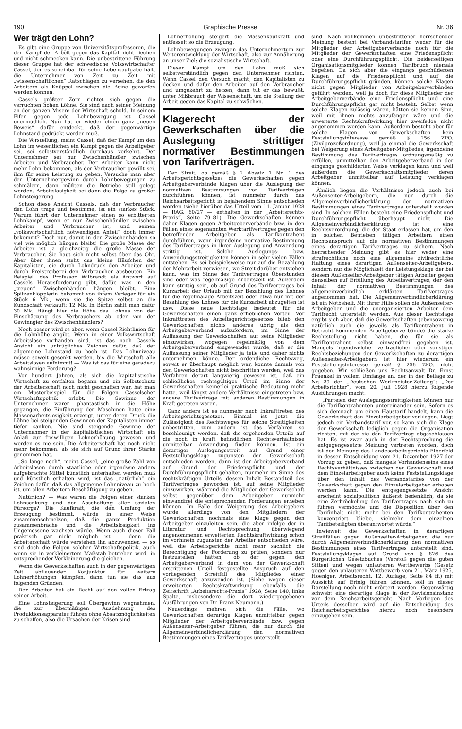190 Graphische Presse Nr. 36
Wer trägt den Lohn?
Es gibt eine Gruppe von Universitätsprofessoren, die den Kampf der Arbeit gegen das Kapital nicht riechen und nicht schmecken kann. Die unbestrittene Führung dieser Gruppe hat der schwedische Volkswirtschafter Cassel, der es scheinbar für seine Lebensaufgabe hält, die Unternehmer von Zeit zu Zeit mit „wissenschaftlichen“ Ratschlägen zu versehen, die den Arbeitern als Knüppel zwischen die Beine geworfen werden können.
Cassels größter Zorn richtet sich gegen die verruchten hohen Löhne. Sie sind nach seiner Meinung an der ganzen Misere der Wirtschaft schuld. In seinem Eifer gegen jede Lohnbewegung ist Cassel unermüdlich. Nun hat er wieder einen ganz „neuen Beweis“ dafür entdeckt, daß der gegenwärtige Lohnstand gedrückt werden muß.
Die Vorstellung, meint Cassel, daß der Kampf um den Lohn im wesentlichen ein Kampf gegen die Arbeitgeber sei, sei selbstverständlich durchaus verkehrt. Der Unternehmer sei nur Zwischenhändler zwischen Arbeiter und Verbraucher. Der Arbeiter kann nicht mehr Lohn bekommen, als der Verbraucher gewillt sei, ihm für seine Leistung zu geben. Versuche man aber den Unternehmergewinn durch Lohnbewegungen zu schmälern, dann müßten die Betriebe still gelegt werden. Arbeitslosigkeit sei dann die Folge zu großer Lohnsteigerung.
Schon diese Ansicht Cassels, daß der Verbraucher den Lohn trage und bestimme, ist ein starkes Stück. Warum führt der Unternehmer einen so erbitterten Lohnkampf, wenn er nur Zwischenhändler zwischen Arbeiter und Verbraucher ist, und seinen „volkswirtschaftlich notwendigen Anteil“ doch immer bekommt? Doch nur, damit in den Zwischenhänden so viel wie möglich hängen bleibt! Die große Masse der Arbeiter ist ja gleichzeitig die große Masse der Verbraucher. Sie haut sich nicht selbst über das Ohr. Aber über ihnen steht das kleine Häufchen der Kapitalisten, die durch Lohndruck den Arbeiter und durch Preistreiberei den Verbraucher ausbeuten. Ein Beispiel, das Professor Wilbrandt als Antwort auf Cassels Herausforderung gibt, dafür, was in den „treuen“ Zwischenhänden hängen bleibt. Eine Spitzenklöpplerin bekommt von ihrem Verleger für ein Stück 6 Mk., wenn sie die Spitze selbst an die Kundschaft verkauft: 12 Mk. In Berlin zahlt man dafür 30 Mk. Hängt hier die Höhe des Lohnes von der Einschätzung des Verbrauchers ab oder von der Gewinngier des Zwischenhändlers?
Noch besser wird es aber, wenn Cassel Richtlinien für die Lohnhöhe angibt. Wenn in einer Volkswirtschaft Arbeitslose vorhanden sind, ist das nach Cassels Ansicht ein untrügliches Zeichen dafür, daß der allgemeine Lohnstand zu hoch ist. Das Lohnniveau müsse soweit gesenkt werden, bis die Wirtschaft alle Arbeitslosen aufnimmt! — Was ist das für eine geradezu wahnsinnige Forderung?
Vor hundert Jahren, als sich die kapitalistische Wirtschaft zu entfalten begann und ein Selbstschutz der Arbeiterschaft noch nicht geschaffen war, hat man ein Musterbeispiel für die Folgen Casselscher Wirtschaftspolitik erlebt. Die Gewinne der Unternehmer waren phantastisch in die Höhe gegangen, die Einführung der Maschinen hatte eine Massenarbeitslosigkeit erzeugt, unter deren Druck die Löhne bei steigenden Gewinnen der Kapitalisten immer tiefer sanken. Nie sind steigende Gewinne der Unternehmer in der kapitalistischen Wirtschaft ein Anlaß zur freiwilligen Lohnerhöhung gewesen und werden es nie sein. Die Arbeiterschaft hat noch nicht mehr bekommen, als sie sich auf Grund ihrer Stärke genommen hat.
„So lange noch“, meint Cassel, „eine große Zahl von Arbeitslosen durch staatliche oder irgendwie anders aufgebrachte Mittel künstlich unterhalten werden muß und künstlich erhalten wird, ist das „natürlich“ ein Zeichen dafür, daß das allgemeine Lohnniveau zu hoch ist, um allen Arbeitern Beschäftigung zu geben.
Natürlich? — Was wären die Folgen einer starken Lohnsenkung und der Abschaffung aller sozialen Fürsorge? Die Kaufkraft, die den Umfang der Erzeugung bestimmt, würde in einer Weise zusammenschmelzen, daß die ganze Produktion zusammenbräche und die Arbeitslosigkeit ins Ungemessene wachsen würde. Wenn auch dieser Fall praktisch gar nicht möglich ist — denn die Arbeiterschaft würde verstehen ihn abzuwenden — so sind doch die Folgen solcher Wirtschaftspolitik, auch wenn sie in verkleinertem Maßstab betrieben wird, in entsprechender Verkleinerung die gleichen.
Wenn die Gewerkschaften auch in der gegenwärtigen Zeit abflauender Konjunktur für weitere Lohnerhöhungen kämpfen, dann tun sie das aus folgenden Gründen:
Der Arbeiter hat ein Recht auf den vollen Ertrag seiner Arbeit.
Eine Lohnsteigerung soll Übergewinn wegnehmen, die zur übermäßigen Ausdehnung des Produktionsapparates führen ohne Absatzmöglichkeiten zu schaffen, also die Ursachen der Krisen sind.
Lohnerhöhung steigert die Massenkaufkraft und entfesselt so die Erzeugung.
Lohnbewegungen zwingen das Unternehmertum zur Weiterentwicklung der Wirtschaft, also zur Annäherung an unser Ziel: die sozialistische Wirtschaft.
Dieser Kampf um den Lohn muß sich selbstverständlich gegen den Unternehmer richten. Wenn Cassel den Versuch macht, den Kapitalisten zu decken und dafür den Arbeiter auf den Verbraucher und umgekehrt zu hetzen, dann tut er das bewußt, unter Mißbrauch der Wissenschaft, um die Stellung der Arbeit gegen das Kapital zu schwächen.
Klagerecht der Gewerkschaften über die Auslegung strittiger normativer Bestimmungen von Tarifverträgen.
Der Streit, ob gemäß § 2 Absatz 1 Nr. 1 des Arbeitsgerichtsgesetzes die Gewerkschaften gegen Arbeitgeberverbände Klagen über die Auslegung der normativen Bestimmungen von Tarifverträgen durchführen können, ist nunmehr durch das Reichsarbeitsgericht in bejahendem Sinne entschieden worden (siehe hierüber das Urteil vom 11. Januar 1928 — RAG. 60/27 — enthalten in der „Arbeitsrechts-Praxis“, Seite 79–81). Die Gewerkschaften können daher Klagen gegen Arbeitgeberverbände bzw. in den Fällen eines sogenannten Werktarifvertrages gegen den betreffenden Arbeitgeber als Tarifkontrahent durchführen, wenn irgendeine normative Bestimmung des Tarifvertrages in ihrer Auslegung und Anwendung strittig ist. Solche Auslegungs- bzw. Anwendungsstreitigkeiten können in sehr vielen Fällen entstehen. Es sei beispielsweise nur auf die Bezahlung der Mehrarbeit verwiesen, wo Streit darüber entstehen kann, was im Sinne des Tarifvertrages Überstunden sind oder was regelmäßige Arbeitszeit ist. Außerdem kann strittig sein, ob auf Grund des Tarifvertrages bei Kurzarbeit der Urlaub mit der Bezahlung des Lohnes für die regelmäßige Arbeitszeit oder etwa nur mit der Bezahlung des Lohnes für die Kurzarbeit abzugelten ist usw. Diese neue Rechtslage bedeutet für die Gewerkschaften einen ganz erheblichen Vorteil. Vor Inkrafttreten des Arbeitsgerichtsgesetzes blieb den Gewerkschaften nichts anderes übrig als den Arbeitgeberverband aufzufordern, im Sinne der Auffassung der Gewerkschaften auf seine Mitglieder einzuwirken, wogegen regelmäßig von dem Arbeitgeberverband eingewendet wurde, daß er die Auffassung seiner Mitglieder ja teile und daher nichts unternehmen könne. Der ordentliche Rechtsweg, soweit er überhaupt möglich war, konnte damals von den Gewerkschaften nicht beschritten werden, weil das Verfahren derart langwierig gewesen ist, daß ein schließliches rechtsgültiges Urteil im Sinne der Gewerkschaften keinerlei praktische Bedeutung mehr hatte, weil längst andere Verhältnisse eingetreten bzw. andere Tarifverträge mit anderen Bestimmungen in Kraft getreten waren.
Ganz anders ist es nunmehr nach Inkrafttreten des Arbeitsgerichtsgesetzes. Einmal ist jetzt die Zulässigkeit des Rechtsweges für solche Streitigkeiten unbestritten, zum andern ist das Verfahren so beschleunigt worden, daß die ergehenden Urteile auf die noch in Kraft befindlichen Rechtsverhältnisse unmittelbar Anwendung finden können. Ist ein derartiger Auslegungsstreit auf Grund einer Feststellungsklage zugunsten der Gewerkschaft entschieden worden, dann ist der Arbeitgeberverband auf Grund der Friedenspflicht und der Durchführungspflicht gehalten, nunmehr im Sinne des rechtskräftigen Urteils, dessen Inhalt Bestandteil des Tarifvertrages geworden ist, auf seine Mitglieder einzuwirken, während die Mitglieder der Gewerkschaft selbst gegenüber dem Arbeitgeber nunmehr einwandfrei die entsprechenden Forderungen erheben können. Im Falle der Weigerung des Arbeitgebers würde allerdings von den Mitgliedern der Gewerkschaften nochmals eine Klage gegen den Arbeitgeber einzuleiten sein, die aber infolge der in Literatur und Rechtsprechung überwiegend angenommenen erweiterten Rechtskraftwirkung schon im vorhinein zugunsten der Arbeiter entschieden wäre, weil die Arbeitsgerichte nicht mehr sachlich die Berechtigung der Forderung zu prüfen, sondern nur festzustellen hätten, ob der gegen den Arbeitgeberverband in dem von der Gewerkschaft erstrittenen Urteil festgestellte Anspruch auf den vorliegenden Streitfall des Mitgliedes einer Gewerkschaft anzuwenden ist. (Siehe wegen dieser erweiterten Rechtskraftwirkung ebenfalls die Zeitschrift „Arbeitsrechts-Praxis“ 1928, Seite 140, linke Spalte, insbesondere die dort wiedergegebenen Ausführungen von Dr. Franz Neumann.)
Neuerdings mehren sich die Fälle, wo Gewerkschaften derartige Klagen unmittelbar gegen Mitglieder der Arbeitgeberverbände bzw. gegen Außenseiter-Arbeitgeber führen, die nur durch die Allgemeinverbindlicherklärung den normativen Bestimmungen eines Tarifvertrages unterstellt
sind. Nach vollkommen unbestrittener herrschender Meinung besteht bei Verbandstarifen weder für die Mitglieder der Arbeitgeberverbände noch für die Mitglieder der Gewerkschaften eine Friedenspflicht oder eine Durchführungspflicht. Die beiderseitigen Organisationsmitglieder können Tarifbruch niemals begehen. Da sich aber die eingangs geschilderten Klagen auf die Friedenspflicht und auf die Durchführungspflicht gründen, können solche Klagen nicht gegen Mitglieder von Arbeitgeberverbänden geführt werden, weil ja doch für diese Mitglieder der Arbeitgeberverbände eine Friedenspflicht und eine Durchführungspflicht gar nicht besteht. Selbst wenn solche Klagen zulässig wären, hätten sie keinen Sinn, weil mit ihnen nichts anzufangen wäre und die erweiterte Rechtskraftwirkung hier zweifellos nicht angenommen werden kann. Außerdem besteht aber für solche Klagen von Gewerkschaften kein Feststellungsinteresse gemäß § 256 ZPO. (Zivilprozeßordnung), weil ja einmal die Gewerkschaft bei Weigerung eines Arbeitgeber-Mitgliedes, irgendeine Bestimmung des Tarifvertrages ordnungsmäßig zu erfüllen, unmittelbar den Arbeitgeberverband in der eingangs geschilderten Weise verklagen kann und weil außerdem die Gewerkschaftsmitglieder deren Arbeitgeber unmittelbar auf Leistung verklagen können.
Ähnlich liegen die Verhältnisse jedoch auch bei Außenseiter-Arbeitgebern, die nur durch die Allgemeinverbindlicherklärung den normativen Bestimmungen eines Tarifvertrages unterstellt worden sind. In solchen Fällen besteht eine Friedenspflicht und Durchführungspflicht überhaupt nicht. Die Allgemeinverbindlicherklärung ist eine Rechtsverordnung, die der Staat erlassen hat, um den in solchen Betrieben tätigen Arbeitern einen Rechtsanspruch auf die normativen Bestimmungen eines derartigen Tarifvertrages zu sichern. Nach herrschender Meinung gibt es hier weder eine strafrechtliche noch eine allgemeine zivilrechtliche Haftung eines derartigen Außenseiter-Arbeitgebers, sondern nur die Möglichkeit der Leistungsklage der bei diesem Außenseiter-Arbeitgeber tätigen Arbeiter gegen denselben auf Erfüllung des Arbeitsvertrages, der den Inhalt der normativen Bestimmungen des allgemeinverbindlich erklärten Tarifvertrages angenommen hat. Die Allgemeinverbindlicherklärung ist ein Notbehelf. Mit ihrer Hilfe sollen die Außenseiter-Arbeitgeber und die unorganisierten Arbeiter dem Tarifrecht unterstellt werden. Aus dieser Rechtslage ergibt sich aber, daß die Gewerkschaften (ebensowenig natürlich auch die jeweils als Tarifkontrahent in Betracht kommenden Arbeitgeberverbände) die starke Rechtstellung nicht haben, die für sie als Tarifkontrahent selbst einwandfrei gegeben ist. Mangels irgendwelcher vertraglicher oder sonstiger Rechtsbeziehungen der Gewerkschaften zu derartigen Außenseiter-Arbeitgebern ist hier wiederum ein Feststellungsinteresse gemäß § 256 ZPO. nicht gegeben. Wir schließen uns Rechtsanwalt Dr. Ernst Fraenkel in vollem Umfange an, der in der Beilage zu Nr. 29 der „Deutschen Werkmeister-Zeitung“: „Der Arbeitsrichter“, vom 20. Juli 1928 hierzu folgende Ausführungen macht:
„Parteien der Auslegungsstreitigkeiten können nur die Tarifkontrahenten untereinander sein. Sofern es sich demnach um einen Haustarif handelt, kann die Gewerkschaft den Einzelarbeitgeber verklagen. Liegt jedoch ein Verbandstarif vor, so kann sich die Klage der Gewerkschaft lediglich gegen die Organisation richten, mit der sie den Tarifvertrag abgeschlossen hat. Es ist zwar auch in der Rechtsprechung die entgegengesetzte Meinung vertreten worden, doch ist der Meinung des Landesarbeitsgerichts Elberfeld in dessen Entscheidung vom 21. Dezember 1927 der Vorzug zu geben, daß mangels Vorhandenseins eines Rechtsverhältnisses zwischen der Gewerkschaft und dem Einzelarbeitgeber auch keine Feststellungsklage über den Inhalt des Verbandstarifes von der Gewerkschaft gegen den Einzelarbeitgeber erhoben werden kann. Die entgegengesetzte Ansicht erscheint sozialpolitisch äußerst bedenklich, da sie eine Zerbröckelung des Tarifvertrages nach sich zu führen vermöchte und die Disposition über den Tarifinhalt nicht mehr bei den Tarifkontrahenten konzentriert bliebe, vielmehr dem einzelnen Tarifbeteiligten überantwortet würde.“
Inwieweit die Gewerkschaften in derartigen Streitfällen gegen Außenseiter-Arbeitgeber, die nur durch Allgemeinverbindlicherklärung den normativen Bestimmungen eines Tarifvertrages unterstellt sind, Feststellungsklagen auf Grund von § 826 des Bürgerlichen Gesetzbuches (Verstoß gegen die guten Sitten) und wegen unlauteren Wettbewerbs (Gesetz gegen den unlauteren Wettbewerb vom 21. März 1925, Hoeniger, Arbeitsrecht, 12. Auflage, Seite 84 ff.) mit Aussicht auf Erfolg führen können, soll in dieser Darstellung noch nicht erörtert werden. Gegenwärtig schwebt eine derartige Klage in der Revisionsinstanz vor dem Reichsarbeitsgericht. Nach Vorliegen des Urteils desselben wird auf die Entscheidung des Reichsarbeitsgerichtes hierzu noch besonders einzugehen sein.